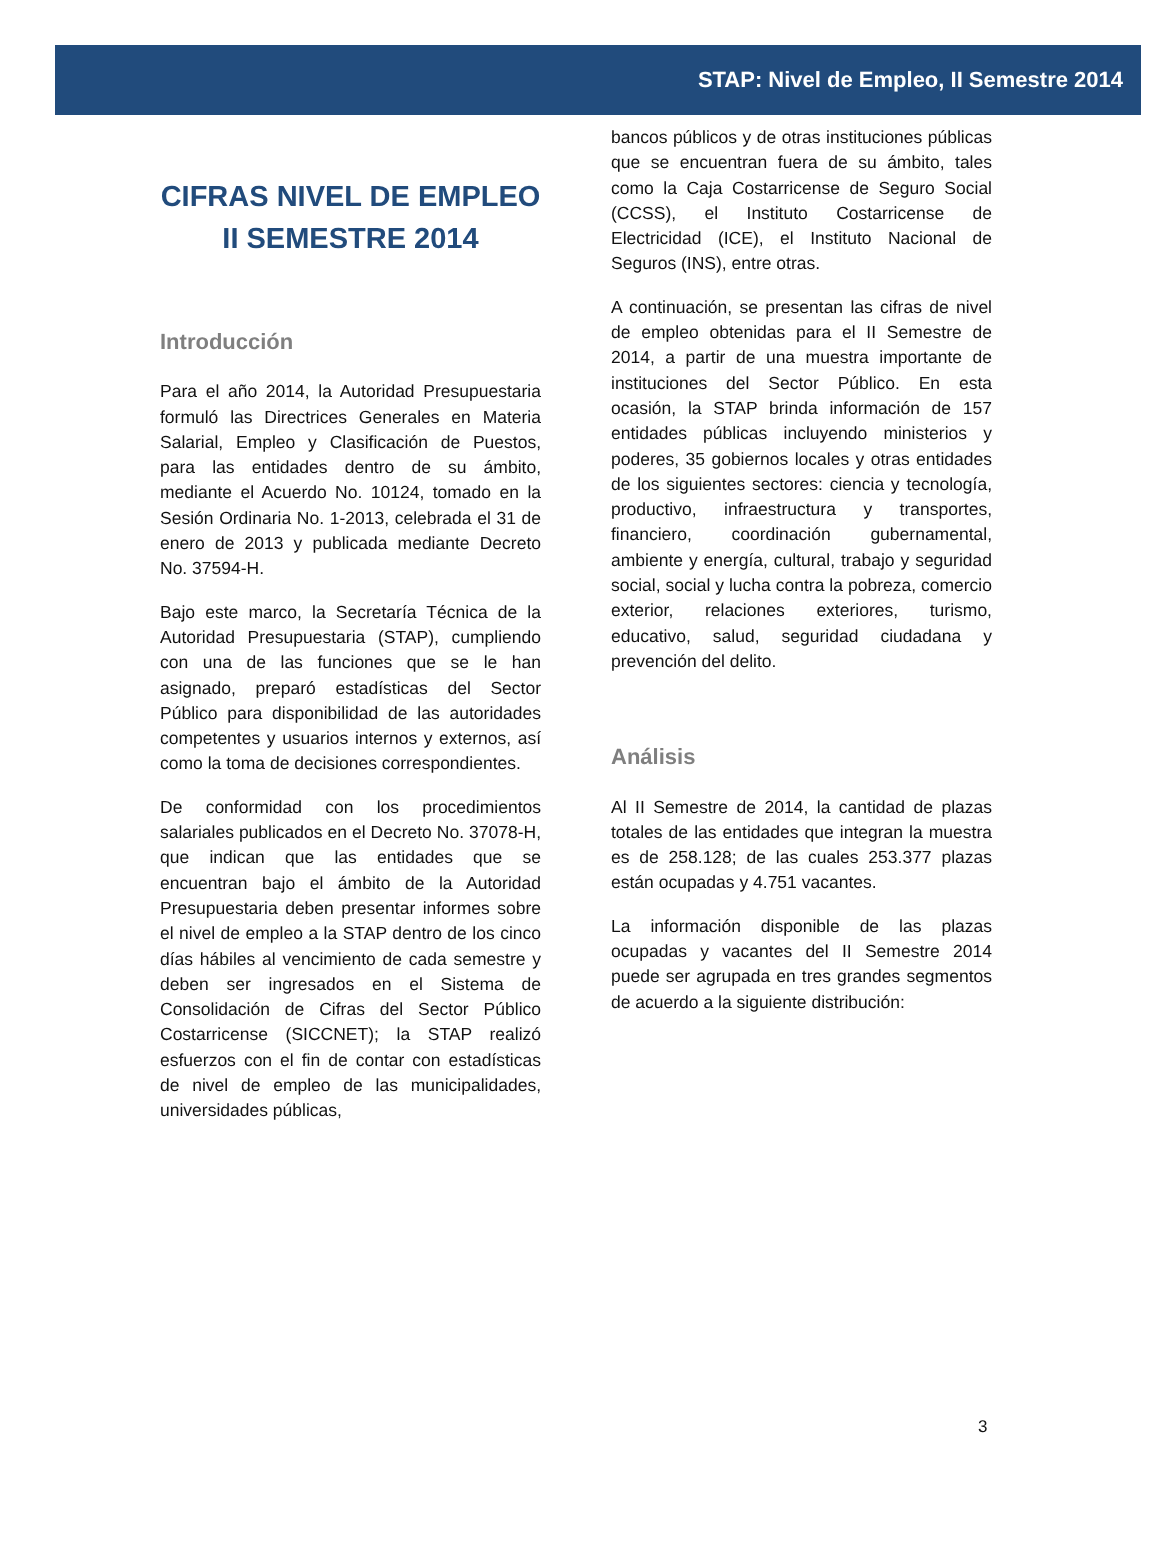STAP: Nivel de Empleo, II Semestre 2014
CIFRAS NIVEL DE EMPLEO
II SEMESTRE 2014
Introducción
Para el año 2014, la Autoridad Presupuestaria formuló las Directrices Generales en Materia Salarial, Empleo y Clasificación de Puestos, para las entidades dentro de su ámbito, mediante el Acuerdo No. 10124, tomado en la Sesión Ordinaria No. 1-2013, celebrada el 31 de enero de 2013 y publicada mediante Decreto No. 37594-H.
Bajo este marco, la Secretaría Técnica de la Autoridad Presupuestaria (STAP), cumpliendo con una de las funciones que se le han asignado, preparó estadísticas del Sector Público para disponibilidad de las autoridades competentes y usuarios internos y externos, así como la toma de decisiones correspondientes.
De conformidad con los procedimientos salariales publicados en el Decreto No. 37078-H, que indican que las entidades que se encuentran bajo el ámbito de la Autoridad Presupuestaria deben presentar informes sobre el nivel de empleo a la STAP dentro de los cinco días hábiles al vencimiento de cada semestre y deben ser ingresados en el Sistema de Consolidación de Cifras del Sector Público Costarricense (SICCNET); la STAP realizó esfuerzos con el fin de contar con estadísticas de nivel de empleo de las municipalidades, universidades públicas,
bancos públicos y de otras instituciones públicas que se encuentran fuera de su ámbito, tales como la Caja Costarricense de Seguro Social (CCSS), el Instituto Costarricense de Electricidad (ICE), el Instituto Nacional de Seguros (INS), entre otras.
A continuación, se presentan las cifras de nivel de empleo obtenidas para el II Semestre de 2014, a partir de una muestra importante de instituciones del Sector Público. En esta ocasión, la STAP brinda información de 157 entidades públicas incluyendo ministerios y poderes, 35 gobiernos locales y otras entidades de los siguientes sectores: ciencia y tecnología, productivo, infraestructura y transportes, financiero, coordinación gubernamental, ambiente y energía, cultural, trabajo y seguridad social, social y lucha contra la pobreza, comercio exterior, relaciones exteriores, turismo, educativo, salud, seguridad ciudadana y prevención del delito.
Análisis
Al II Semestre de 2014, la cantidad de plazas totales de las entidades que integran la muestra es de 258.128; de las cuales 253.377 plazas están ocupadas y 4.751 vacantes.
La información disponible de las plazas ocupadas y vacantes del II Semestre 2014 puede ser agrupada en tres grandes segmentos de acuerdo a la siguiente distribución:
3